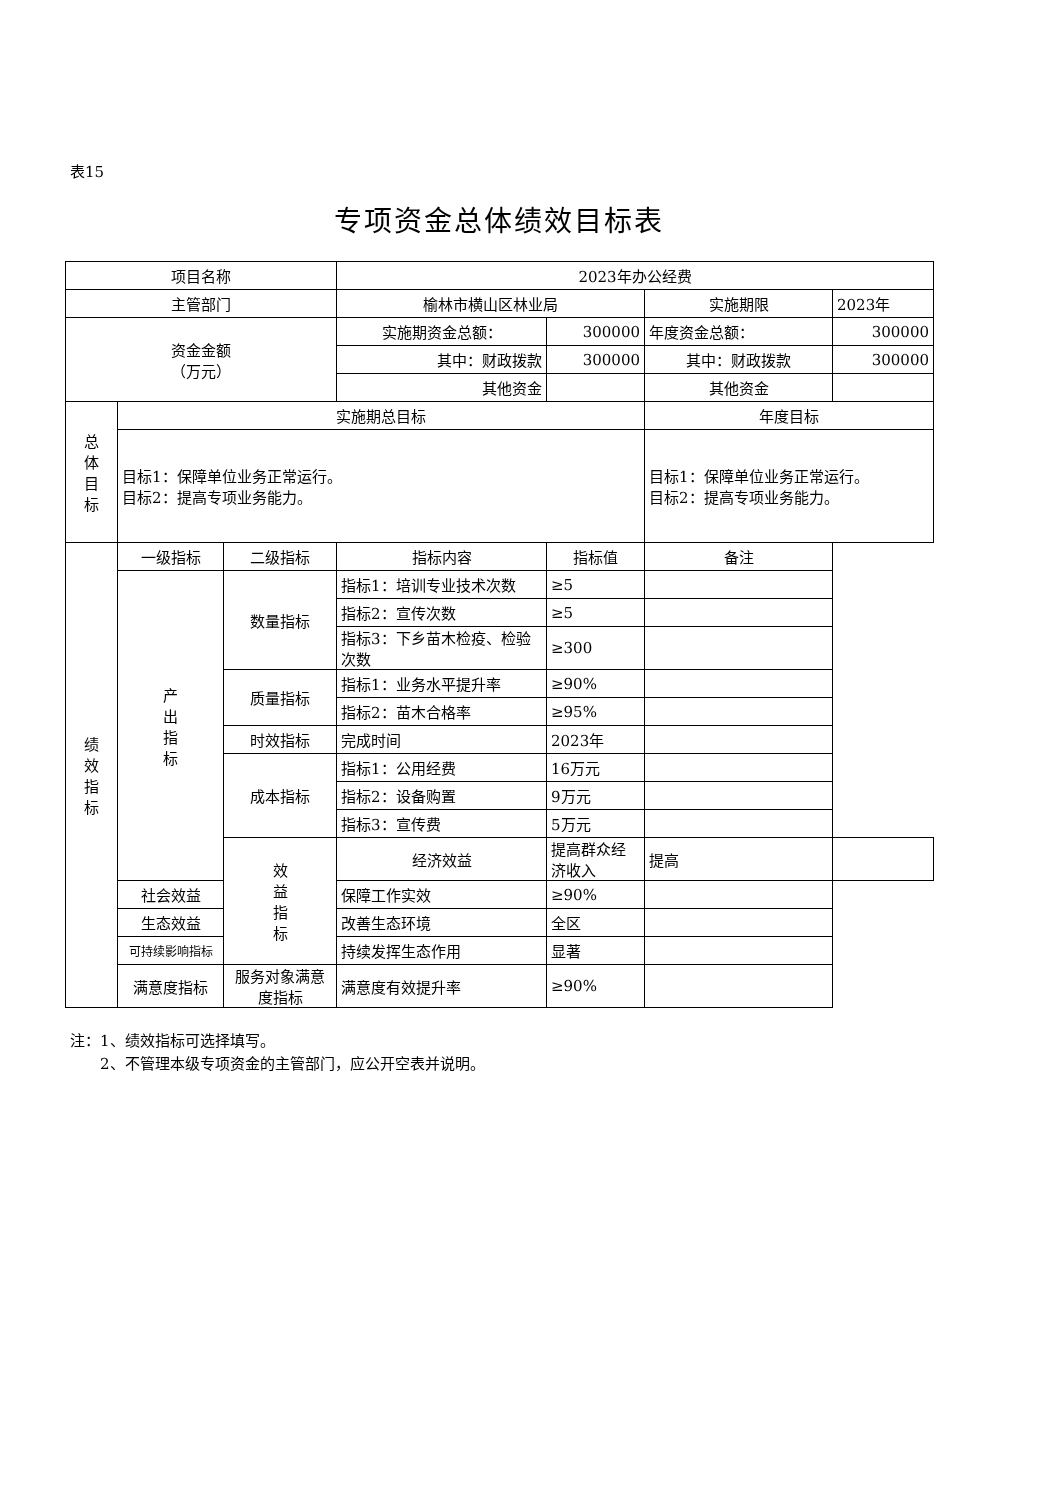表15
专项资金总体绩效目标表
| 项目名称 | | | 2023年办公经费 | | | |
| 主管部门 | | | 榆林市横山区林业局 | | 实施期限 | 2023年 |
| 资金金额 （万元） | | | 实施期资金总额： | 300000 | 年度资金总额： | 300000 |
| | | | 其中：财政拨款 | 300000 | 其中：财政拨款 | 300000 |
| | | | 其他资金 | | 其他资金 | |
| 总 体 目 标 | 实施期总目标 | | | | 年度目标 | |
| | 目标1：保障单位业务正常运行。 目标2：提高专项业务能力。 | | | | 目标1：保障单位业务正常运行。 目标2：提高专项业务能力。 | |
| 绩 效 指 标 | 一级指标 | 二级指标 | 指标内容 | 指标值 | 备注 | |
| | 产 出 指 标 | 数量指标 | 指标1：培训专业技术次数 | ≥5 | | |
| | | | 指标2：宣传次数 | ≥5 | | |
| | | | 指标3：下乡苗木检疫、检验次数 | ≥300 | | |
| | | 质量指标 | 指标1：业务水平提升率 | ≥90% | | |
| | | | 指标2：苗木合格率 | ≥95% | | |
| | | 时效指标 | 完成时间 | 2023年 | | |
| | | 成本指标 | 指标1：公用经费 | 16万元 | | |
| | | | 指标2：设备购置 | 9万元 | | |
| | | | 指标3：宣传费 | 5万元 | | |
| | | 效 益 指 标 | 经济效益 | 提高群众经济收入 | 提高 | |
| | 社会效益 | | 保障工作实效 | ≥90% | | |
| | 生态效益 | | 改善生态环境 | 全区 | | |
| | 可持续影响指标 | | 持续发挥生态作用 | 显著 | | |
| | 满意度指标 | 服务对象满意度指标 | 满意度有效提升率 | ≥90% | | |
注：1、绩效指标可选择填写。
  2、不管理本级专项资金的主管部门，应公开空表并说明。